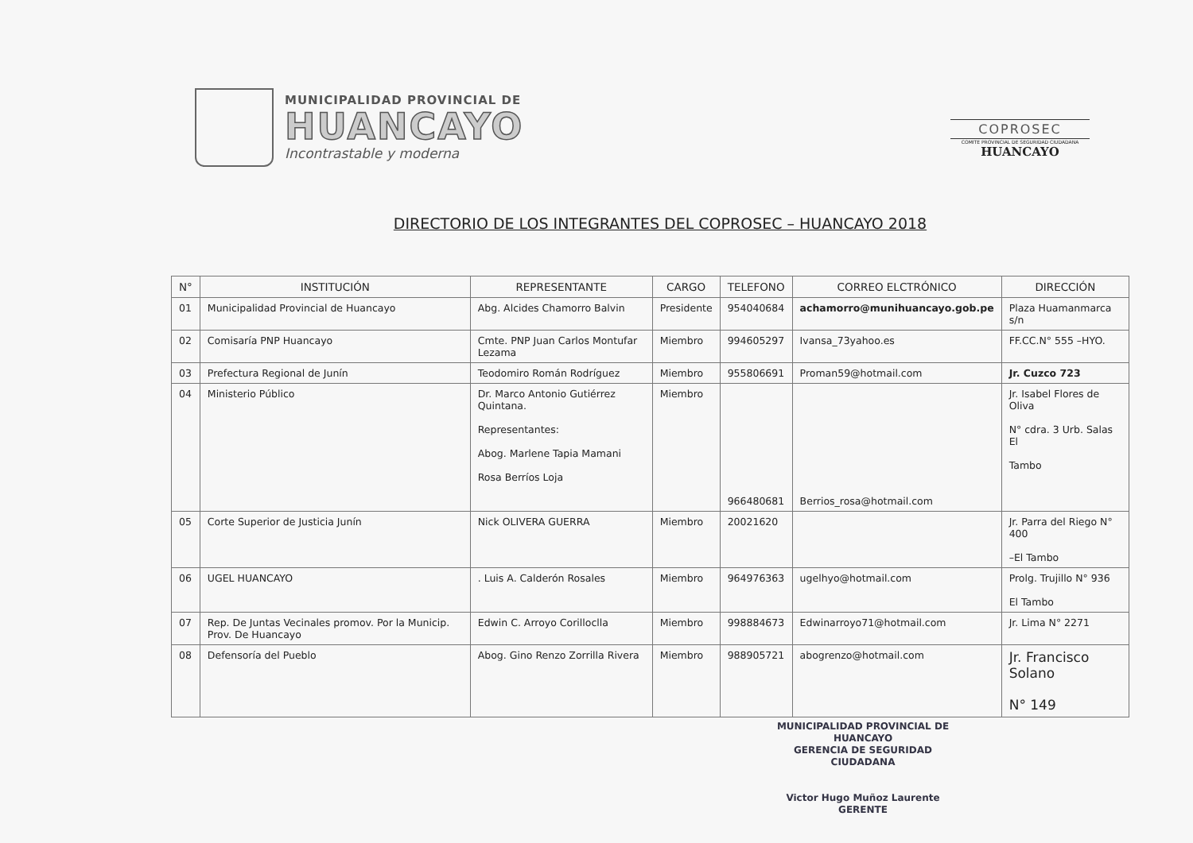MUNICIPALIDAD PROVINCIAL DE
HUANCAYO
Incontrastable y moderna
COPROSEC
COMITE PROVINCIAL DE SEGURIDAD CIUDADANA
HUANCAYO
DIRECTORIO DE LOS INTEGRANTES DEL COPROSEC – HUANCAYO 2018
| N° | INSTITUCIÓN | REPRESENTANTE | CARGO | TELEFONO | CORREO ELCTRÓNICO | DIRECCIÓN |
| --- | --- | --- | --- | --- | --- | --- |
| 01 | Municipalidad Provincial de Huancayo | Abg. Alcides Chamorro Balvin | Presidente | 954040684 | achamorro@munihuancayo.gob.pe | Plaza Huamanmarca s/n |
| 02 | Comisaría PNP Huancayo | Cmte. PNP Juan Carlos Montufar Lezama | Miembro | 994605297 | Ivansa_73yahoo.es | FF.CC.N° 555 –HYO. |
| 03 | Prefectura Regional de Junín | Teodomiro Román Rodríguez | Miembro | 955806691 | Proman59@hotmail.com | Jr. Cuzco 723 |
| 04 | Ministerio Público | Dr. Marco Antonio Gutiérrez Quintana. Representantes: Abog. Marlene Tapia Mamani Rosa Berríos Loja | Miembro | 966480681 | Berrios_rosa@hotmail.com | Jr. Isabel Flores de Oliva N° cdra. 3 Urb. Salas El Tambo |
| 05 | Corte Superior de Justicia Junín | Nick OLIVERA GUERRA | Miembro | 20021620 | | Jr. Parra del Riego N° 400 –El Tambo |
| 06 | UGEL HUANCAYO | . Luis A. Calderón Rosales | Miembro | 964976363 | ugelhyo@hotmail.com | Prolg. Trujillo N° 936 El Tambo |
| 07 | Rep. De Juntas Vecinales promov. Por la Municip. Prov. De Huancayo | Edwin C. Arroyo Corilloclla | Miembro | 998884673 | Edwinarroyo71@hotmail.com | Jr. Lima N° 2271 |
| 08 | Defensoría del Pueblo | Abog. Gino Renzo Zorrilla Rivera | Miembro | 988905721 | abogrenzo@hotmail.com | Jr. Francisco Solano N° 149 |
MUNICIPALIDAD PROVINCIAL DE HUANCAYO
GERENCIA DE SEGURIDAD CIUDADANA
Victor Hugo Muñoz Laurente
GERENTE